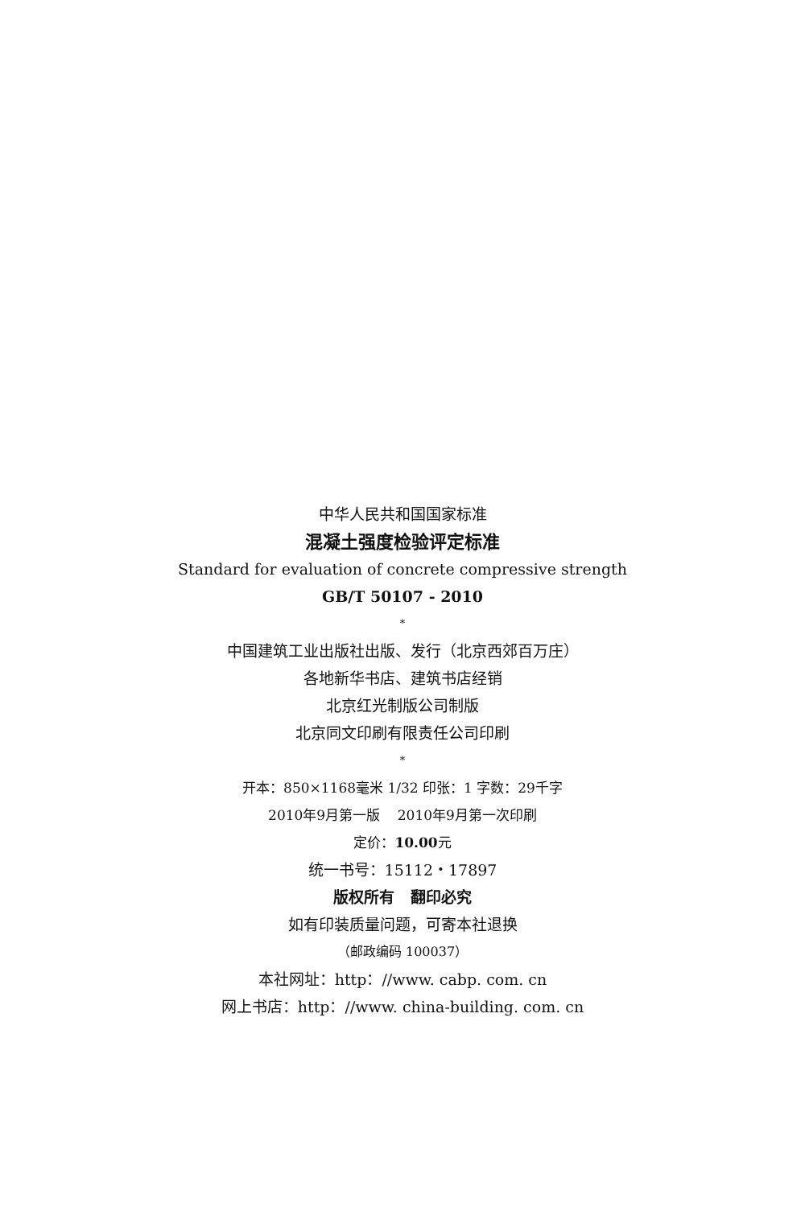中华人民共和国国家标准
混凝土强度检验评定标准
Standard for evaluation of concrete compressive strength
GB/T 50107 - 2010
*
中国建筑工业出版社出版、发行（北京西郊百万庄）
各地新华书店、建筑书店经销
北京红光制版公司制版
北京同文印刷有限责任公司印刷
*
开本：850×1168毫米 1/32 印张：1 字数：29千字
2010年9月第一版 2010年9月第一次印刷
定价：10.00元
统一书号：15112・17897
版权所有 翻印必究
如有印装质量问题，可寄本社退换
（邮政编码 100037）
本社网址：http：//www. cabp. com. cn
网上书店：http：//www. china-building. com. cn